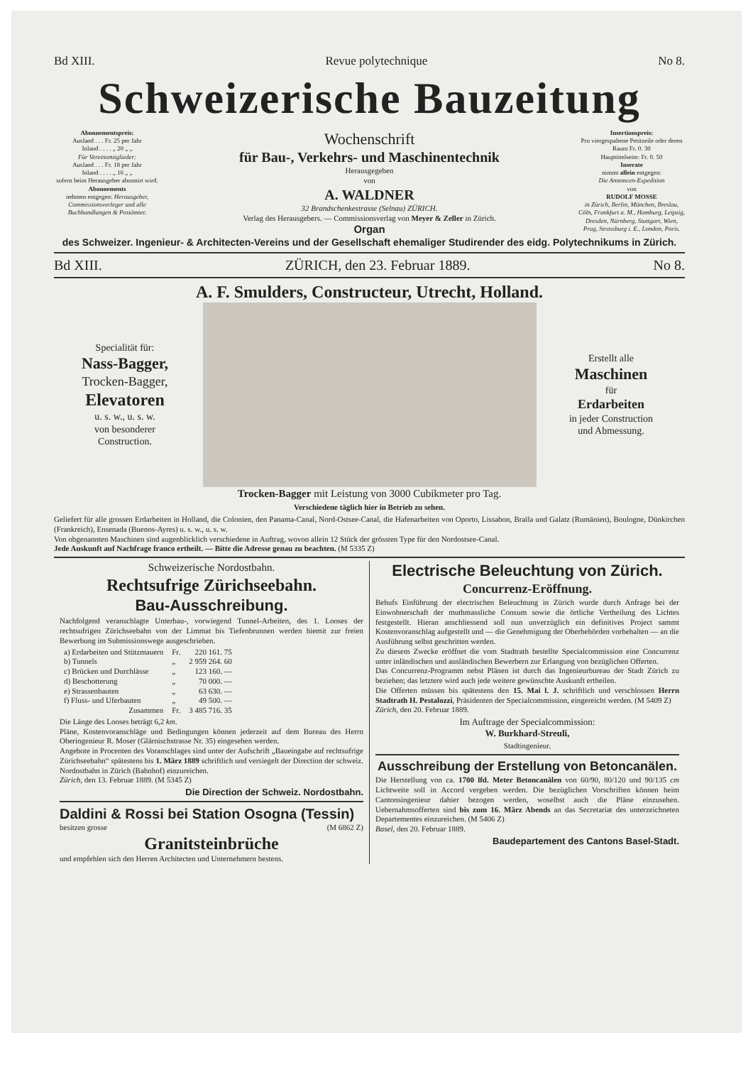Bd XIII. Revue polytechnique No 8.
Schweizerische Bauzeitung
Abonnementspreis:
Ausland . . . Fr. 25 per Jahr
Inland . . . . „ 20 „ „
Für Vereinsmitglieder:
Ausland . . . Fr. 18 per Jahr
Inland . . . . „ 16 „ „
sofern beim Herausgeber abonnirt wird.
Abonnements
nehmen entgegen: Herausgeber, Commissionsverleger und alle Buchhandlungen & Postämter.
Wochenschrift
für Bau-, Verkehrs- und Maschinentechnik
Herausgegeben
von
A. WALDNER
32 Brandschenkestrasse (Selnau) ZÜRICH.
Verlag des Herausgebers. — Commissionsverlag von Meyer & Zeller in Zürich.
Organ
Insertionspreis:
Pro viergespaltene Petitzeile oder deren Raum Fr. 0. 30
Haupttitelseite: Fr. 0. 50
Inserate
nimmt allein entgegen:
Die Annoncen-Expedition
von
RUDOLF MOSSE
in Zürich, Berlin, München, Breslau, Cöln, Frankfurt a. M., Hamburg, Leipzig, Dresden, Nürnberg, Stuttgart, Wien, Prag, Strassburg i. E., London, Paris.
des Schweizer. Ingenieur- & Architecten-Vereins und der Gesellschaft ehemaliger Studirender des eidg. Polytechnikums in Zürich.
Bd XIII. ZÜRICH, den 23. Februar 1889. No 8.
A. F. Smulders, Constructeur, Utrecht, Holland.
Specialität für:
Nass-Bagger,
Trocken-Bagger,
Elevatoren
u. s. w., u. s. w.
von besonderer
Construction.
Erstellt alle
Maschinen
für
Erdarbeiten
in jeder Construction
und Abmessung.
Trocken-Bagger mit Leistung von 3000 Cubikmeter pro Tag.
Verschiedene täglich hier in Betrieb zu sehen.
Geliefert für alle grossen Erdarbeiten in Holland, die Colonien, den Panama-Canal, Nord-Ostsee-Canal, die Hafenarbeiten von Oporto, Lissabon, Braïla und Galatz (Rumänien), Boulogne, Dünkirchen (Frankreich), Ensenada (Buenos-Ayres) u. s. w., u. s. w.
Von obgenannten Maschinen sind augenblicklich verschiedene in Auftrag, wovon allein 12 Stück der grössten Type für den Nordostsee-Canal.
Jede Auskunft auf Nachfrage franco ertheilt. — Bitte die Adresse genau zu beachten. (M 5335 Z)
Schweizerische Nordostbahn.
Rechtsufrige Zürichseebahn.
Bau-Ausschreibung.
Nachfolgend veranschlagte Unterbau-, vorwiegend Tunnel-Arbeiten, des 1. Looses der rechtsufrigen Zürichseebahn von der Limmat bis Tiefenbrunnen werden hiemit zur freien Bewerbung im Submissionswege ausgeschrieben.
| a) Erdarbeiten und Stützmauern | Fr. | 220 161. 75 |
| b) Tunnels | „ | 2 959 264. 60 |
| c) Brücken und Durchlässe | „ | 123 160. — |
| d) Beschotterung | „ | 70 000. — |
| e) Strassenbauten | „ | 63 630. — |
| f) Fluss- und Uferbauten | „ | 49 500. — |
| Zusammen | Fr. | 3 485 716. 35 |
Die Länge des Looses beträgt 6,2 km.
Pläne, Kostenvoranschläge und Bedingungen können jederzeit auf dem Bureau des Herrn Oberingenieur R. Moser (Glärnischstrasse Nr. 35) eingesehen werden.
Angebote in Procenten des Voranschlages sind unter der Aufschrift „Baueingabe auf rechtsufrige Zürichseebahn“ spätestens bis 1. März 1889 schriftlich und versiegelt der Direction der schweiz. Nordostbahn in Zürich (Bahnhof) einzureichen.
Zürich, den 13. Februar 1889. (M 5345 Z)
Die Direction der Schweiz. Nordostbahn.
Daldini & Rossi bei Station Osogna (Tessin)
besitzen grosse (M 6862 Z)
Granitsteinbrüche
und empfehlen sich den Herren Architecten und Unternehmern bestens.
Electrische Beleuchtung von Zürich.
Concurrenz-Eröffnung.
Behufs Einführung der electrischen Beleuchtung in Zürich wurde durch Anfrage bei der Einwohnerschaft der muthmassliche Consum sowie die örtliche Vertheilung des Lichtes festgestellt. Hieran anschliessend soll nun unverzüglich ein definitives Project sammt Kostenvoranschlag aufgestellt und — die Genehmigung der Oberbehörden vorbehalten — an die Ausführung selbst geschritten werden.
Zu diesem Zwecke eröffnet die vom Stadtrath bestellte Specialcommission eine Concurrenz unter inländischen und ausländischen Bewerbern zur Erlangung von bezüglichen Offerten.
Das Concurrenz-Programm nebst Plänen ist durch das Ingenieurbureau der Stadt Zürich zu beziehen; das letztere wird auch jede weitere gewünschte Auskunft ertheilen.
Die Offerten müssen bis spätestens den 15. Mai l. J. schriftlich und verschlossen Herrn Stadtrath H. Pestalozzi, Präsidenten der Specialcommission, eingereicht werden. (M 5409 Z)
Zürich, den 20. Februar 1889.
Im Auftrage der Specialcommission:
W. Burkhard-Streuli,
Stadtingenieur.
Ausschreibung der Erstellung von Betoncanälen.
Die Herstellung von ca. 1700 lfd. Meter Betoncanälen von 60/90, 80/120 und 90/135 cm Lichtweite soll in Accord vergeben werden. Die bezüglichen Vorschriften können beim Cantonsingenieur dahier bezogen werden, woselbst auch die Pläne einzusehen. Uebernahmsofferten sind bis zum 16. März Abends an das Secretariat des unterzeichneten Departementes einzureichen. (M 5406 Z)
Basel, den 20. Februar 1889.
Baudepartement des Cantons Basel-Stadt.